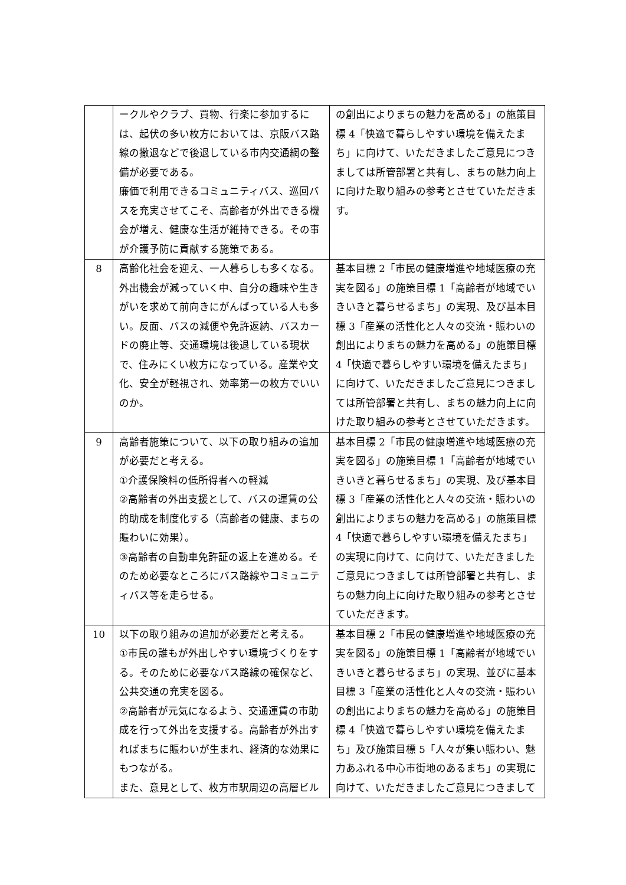| | ークルやクラブ、買物、行楽に参加するには、起伏の多い枚方においては、京阪バス路線の撤退などで後退している市内交通網の整備が必要である。 廉価で利用できるコミュニティバス、巡回バスを充実させてこそ、高齢者が外出できる機会が増え、健康な生活が維持できる。その事が介護予防に貢献する施策である。 | の創出によりまちの魅力を高める」の施策目標 4「快適で暮らしやすい環境を備えたまち」に向けて、いただきましたご意見につきましては所管部署と共有し、まちの魅力向上に向けた取り組みの参考とさせていただきます。 |
| 8 | 高齢化社会を迎え、一人暮らしも多くなる。外出機会が減っていく中、自分の趣味や生きがいを求めて前向きにがんばっている人も多い。反面、バスの減便や免許返納、バスカードの廃止等、交通環境は後退している現状で、住みにくい枚方になっている。産業や文化、安全が軽視され、効率第一の枚方でいいのか。 | 基本目標 2「市民の健康増進や地域医療の充実を図る」の施策目標 1「高齢者が地域でいきいきと暮らせるまち」の実現、及び基本目標 3「産業の活性化と人々の交流・賑わいの創出によりまちの魅力を高める」の施策目標 4「快適で暮らしやすい環境を備えたまち」に向けて、いただきましたご意見につきましては所管部署と共有し、まちの魅力向上に向けた取り組みの参考とさせていただきます。 |
| 9 | 高齢者施策について、以下の取り組みの追加が必要だと考える。 ①介護保険料の低所得者への軽減 ②高齢者の外出支援として、バスの運賃の公的助成を制度化する（高齢者の健康、まちの賑わいに効果）。 ③高齢者の自動車免許証の返上を進める。そのため必要なところにバス路線やコミュニティバス等を走らせる。 | 基本目標 2「市民の健康増進や地域医療の充実を図る」の施策目標 1「高齢者が地域でいきいきと暮らせるまち」の実現、及び基本目標 3「産業の活性化と人々の交流・賑わいの創出によりまちの魅力を高める」の施策目標 4「快適で暮らしやすい環境を備えたまち」の実現に向けて、に向けて、いただきましたご意見につきましては所管部署と共有し、まちの魅力向上に向けた取り組みの参考とさせていただきます。 |
| 10 | 以下の取り組みの追加が必要だと考える。 ①市民の誰もが外出しやすい環境づくりをする。そのために必要なバス路線の確保など、公共交通の充実を図る。 ②高齢者が元気になるよう、交通運賃の市助成を行って外出を支援する。高齢者が外出すればまちに賑わいが生まれ、経済的な効果にもつながる。 また、意見として、枚方市駅周辺の高層ビル | 基本目標 2「市民の健康増進や地域医療の充実を図る」の施策目標 1「高齢者が地域でいきいきと暮らせるまち」の実現、並びに基本目標 3「産業の活性化と人々の交流・賑わいの創出によりまちの魅力を高める」の施策目標 4「快適で暮らしやすい環境を備えたまち」及び施策目標 5「人々が集い賑わい、魅力あふれる中心市街地のあるまち」の実現に向けて、いただきましたご意見につきまして |